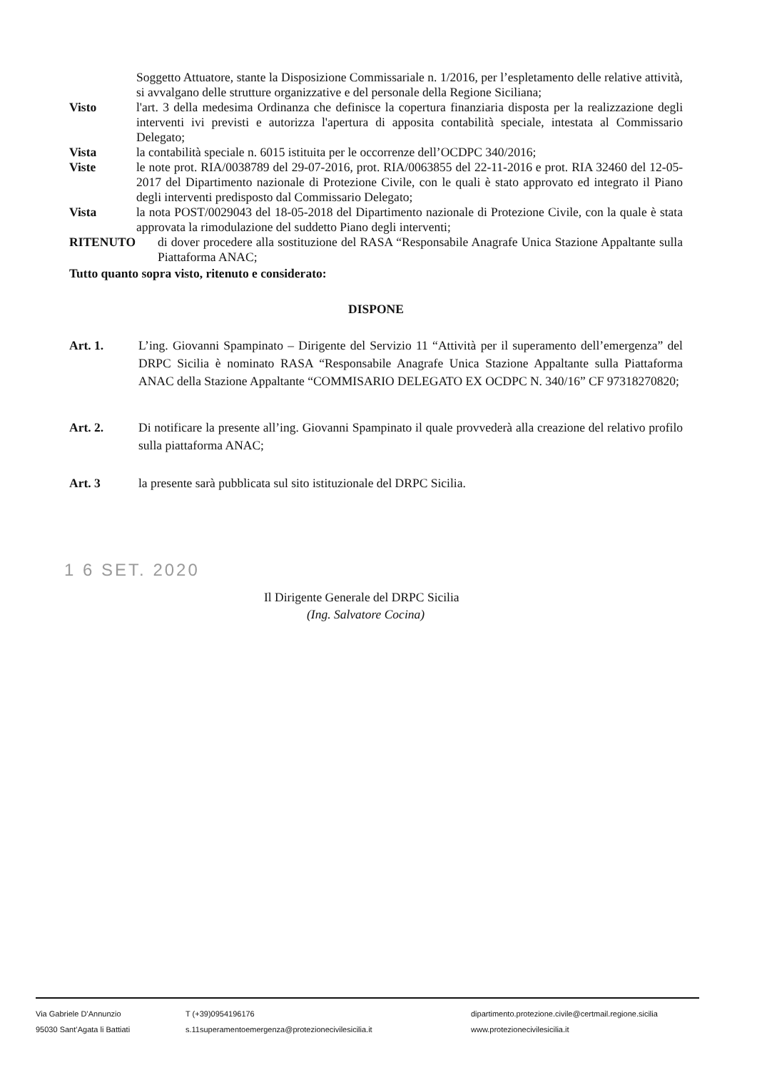Soggetto Attuatore, stante la Disposizione Commissariale n. 1/2016, per l’espletamento delle relative attività, si avvalgano delle strutture organizzative e del personale della Regione Siciliana;
Visto l'art. 3 della medesima Ordinanza che definisce la copertura finanziaria disposta per la realizzazione degli interventi ivi previsti e autorizza l'apertura di apposita contabilità speciale, intestata al Commissario Delegato;
Vista la contabilità speciale n. 6015 istituita per le occorrenze dell’OCDPC 340/2016;
Viste le note prot. RIA/0038789 del 29-07-2016, prot. RIA/0063855 del 22-11-2016 e prot. RIA 32460 del 12-05-2017 del Dipartimento nazionale di Protezione Civile, con le quali è stato approvato ed integrato il Piano degli interventi predisposto dal Commissario Delegato;
Vista la nota POST/0029043 del 18-05-2018 del Dipartimento nazionale di Protezione Civile, con la quale è stata approvata la rimodulazione del suddetto Piano degli interventi;
RITENUTO di dover procedere alla sostituzione del RASA “Responsabile Anagrafe Unica Stazione Appaltante sulla Piattaforma ANAC;
Tutto quanto sopra visto, ritenuto e considerato:
DISPONE
Art. 1. L’ing. Giovanni Spampinato – Dirigente del Servizio 11 “Attività per il superamento dell’emergenza” del DRPC Sicilia è nominato RASA “Responsabile Anagrafe Unica Stazione Appaltante sulla Piattaforma ANAC della Stazione Appaltante “COMMISARIO DELEGATO EX OCDPC N. 340/16” CF 97318270820;
Art. 2. Di notificare la presente all’ing. Giovanni Spampinato il quale provvederà alla creazione del relativo profilo sulla piattaforma ANAC;
Art. 3 la presente sarà pubblicata sul sito istituzionale del DRPC Sicilia.
1 6 SET. 2020
Il Dirigente Generale del DRPC Sicilia
(Ing. Salvatore Cocina)
Via Gabriele D’Annunzio
95030 Sant’Agata li Battiati
T (+39)0954196176
s.11superamentoemergenza@protezionecivilesicilia.it
dipartimento.protezione.civile@certmail.regione.sicilia
www.protezionecivilesicilia.it